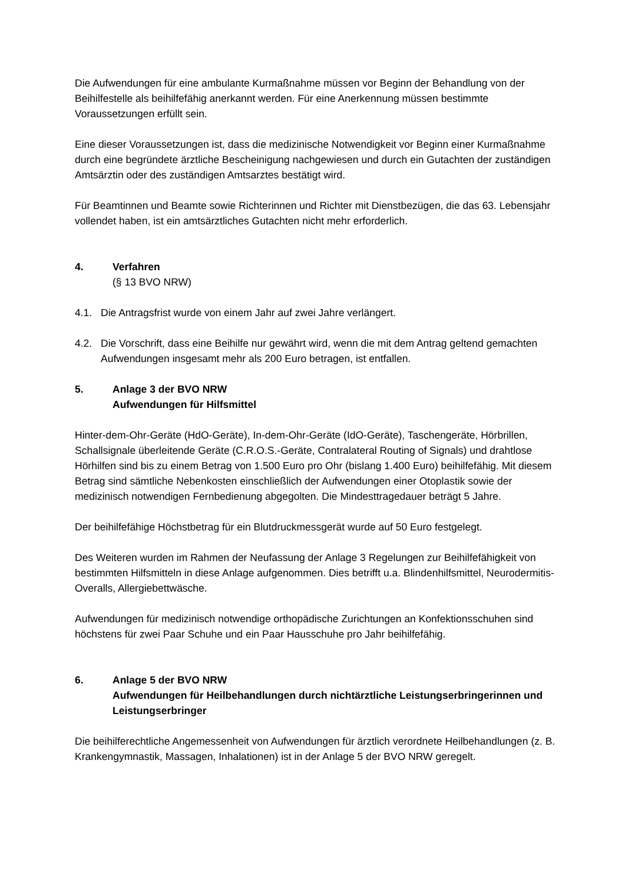Die Aufwendungen für eine ambulante Kurmaßnahme müssen vor Beginn der Behandlung von der Beihilfestelle als beihilfefähig anerkannt werden. Für eine Anerkennung müssen bestimmte Voraussetzungen erfüllt sein.
Eine dieser Voraussetzungen ist, dass die medizinische Notwendigkeit vor Beginn einer Kurmaßnahme durch eine begründete ärztliche Bescheinigung nachgewiesen und durch ein Gutachten der zuständigen Amtsärztin oder des zuständigen Amtsarztes bestätigt wird.
Für Beamtinnen und Beamte sowie Richterinnen und Richter mit Dienstbezügen, die das 63. Lebensjahr vollendet haben, ist ein amtsärztliches Gutachten nicht mehr erforderlich.
4. Verfahren
(§ 13 BVO NRW)
4.1. Die Antragsfrist wurde von einem Jahr auf zwei Jahre verlängert.
4.2. Die Vorschrift, dass eine Beihilfe nur gewährt wird, wenn die mit dem Antrag geltend gemachten Aufwendungen insgesamt mehr als 200 Euro betragen, ist entfallen.
5. Anlage 3 der BVO NRW
Aufwendungen für Hilfsmittel
Hinter-dem-Ohr-Geräte (HdO-Geräte), In-dem-Ohr-Geräte (IdO-Geräte), Taschengeräte, Hörbrillen, Schallsignale überleitende Geräte (C.R.O.S.-Geräte, Contralateral Routing of Signals) und drahtlose Hörhilfen sind bis zu einem Betrag von 1.500 Euro pro Ohr (bislang 1.400 Euro) beihilfefähig. Mit diesem Betrag sind sämtliche Nebenkosten einschließlich der Aufwendungen einer Otoplastik sowie der medizinisch notwendigen Fernbedienung abgegolten. Die Mindesttragedauer beträgt 5 Jahre.
Der beihilfefähige Höchstbetrag für ein Blutdruckmessgerät wurde auf 50 Euro festgelegt.
Des Weiteren wurden im Rahmen der Neufassung der Anlage 3 Regelungen zur Beihilfefähigkeit von bestimmten Hilfsmitteln in diese Anlage aufgenommen. Dies betrifft u.a. Blindenhilfsmittel, Neurodermitis-Overalls, Allergiebettwäsche.
Aufwendungen für medizinisch notwendige orthopädische Zurichtungen an Konfektionsschuhen sind höchstens für zwei Paar Schuhe und ein Paar Hausschuhe pro Jahr beihilfefähig.
6. Anlage 5 der BVO NRW
Aufwendungen für Heilbehandlungen durch nichtärztliche Leistungserbringerinnen und Leistungserbringer
Die beihilferechtliche Angemessenheit von Aufwendungen für ärztlich verordnete Heilbehandlungen (z. B. Krankengymnastik, Massagen, Inhalationen) ist in der Anlage 5 der BVO NRW geregelt.